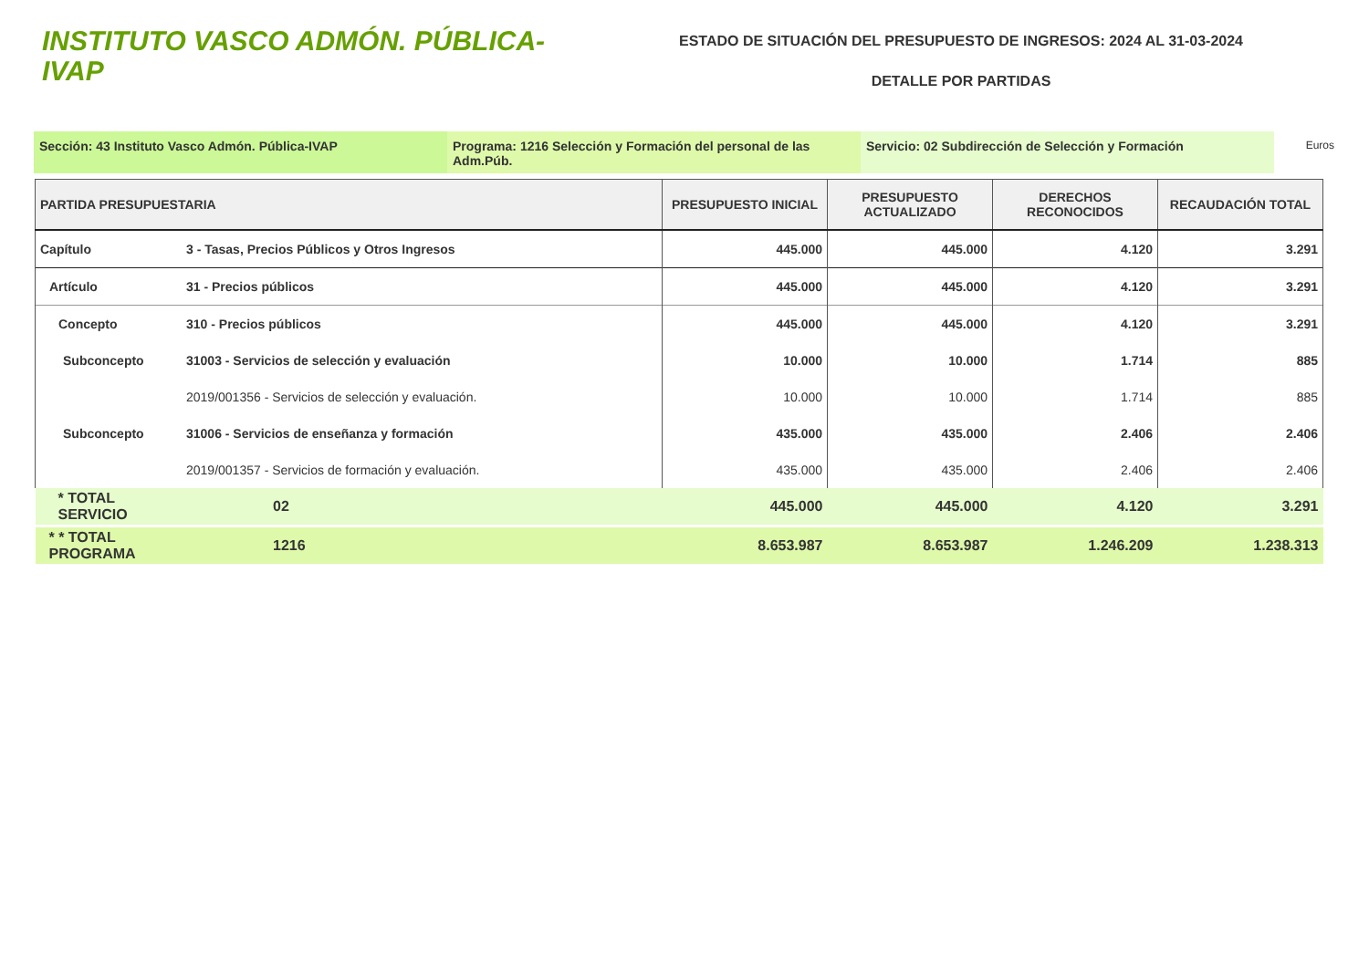INSTITUTO VASCO ADMÓN. PÚBLICA-IVAP
ESTADO DE SITUACIÓN DEL PRESUPUESTO DE INGRESOS: 2024 AL 31-03-2024
DETALLE POR PARTIDAS
Sección: 43 Instituto Vasco Admón. Pública-IVAP Programa: 1216 Selección y Formación del personal de las Adm.Púb.
Servicio: 02 Subdirección de Selección y Formación
Euros
| PARTIDA PRESUPUESTARIA | | PRESUPUESTO INICIAL | PRESUPUESTO ACTUALIZADO | DERECHOS RECONOCIDOS | RECAUDACIÓN TOTAL |
| --- | --- | --- | --- | --- | --- |
| Capítulo | 3 - Tasas, Precios Públicos y Otros Ingresos | 445.000 | 445.000 | 4.120 | 3.291 |
| Artículo | 31 - Precios públicos | 445.000 | 445.000 | 4.120 | 3.291 |
| Concepto | 310 - Precios públicos | 445.000 | 445.000 | 4.120 | 3.291 |
| Subconcepto | 31003 - Servicios de selección y evaluación | 10.000 | 10.000 | 1.714 | 885 |
| | 2019/001356 - Servicios de selección y evaluación. | 10.000 | 10.000 | 1.714 | 885 |
| Subconcepto | 31006 - Servicios de enseñanza y formación | 435.000 | 435.000 | 2.406 | 2.406 |
| | 2019/001357 - Servicios de formación y evaluación. | 435.000 | 435.000 | 2.406 | 2.406 |
| * TOTAL SERVICIO | 02 | 445.000 | 445.000 | 4.120 | 3.291 |
| * * TOTAL PROGRAMA | 1216 | 8.653.987 | 8.653.987 | 1.246.209 | 1.238.313 |